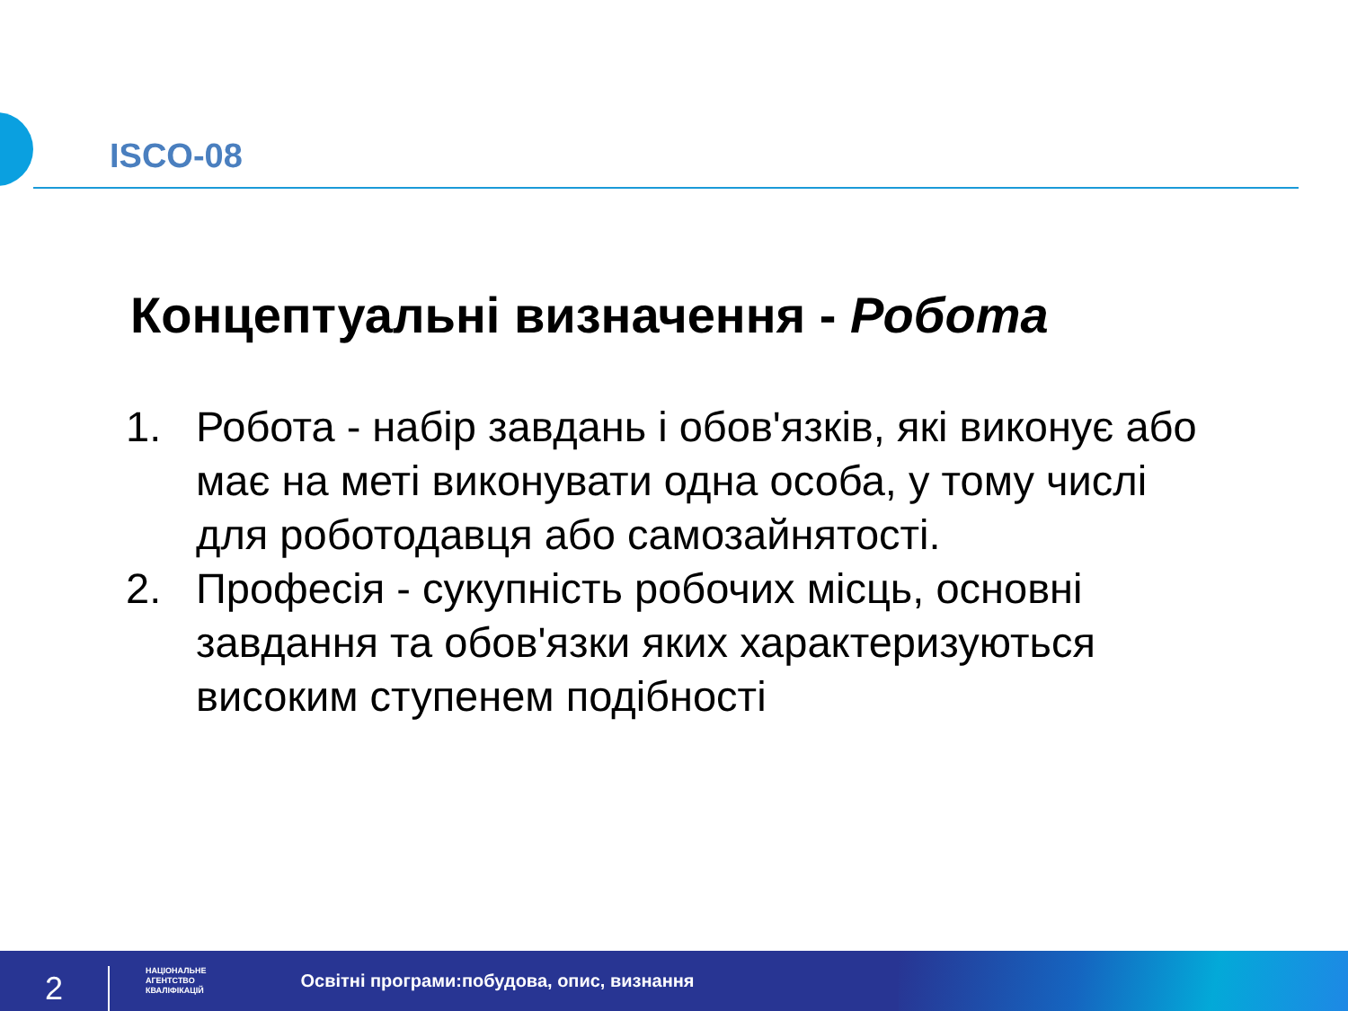ISCO-08
Концептуальні визначення - Робота
1. Робота - набір завдань і обов'язків, які виконує або має на меті виконувати одна особа, у тому числі для роботодавця або самозайнятості.
2. Професія - сукупність робочих місць, основні завдання та обов'язки яких характеризуються високим ступенем подібності
2
НАЦІОНАЛЬНЕ
АГЕНТСТВО
КВАЛІФІКАЦІЙ
Освітні програми:побудова, опис, визнання